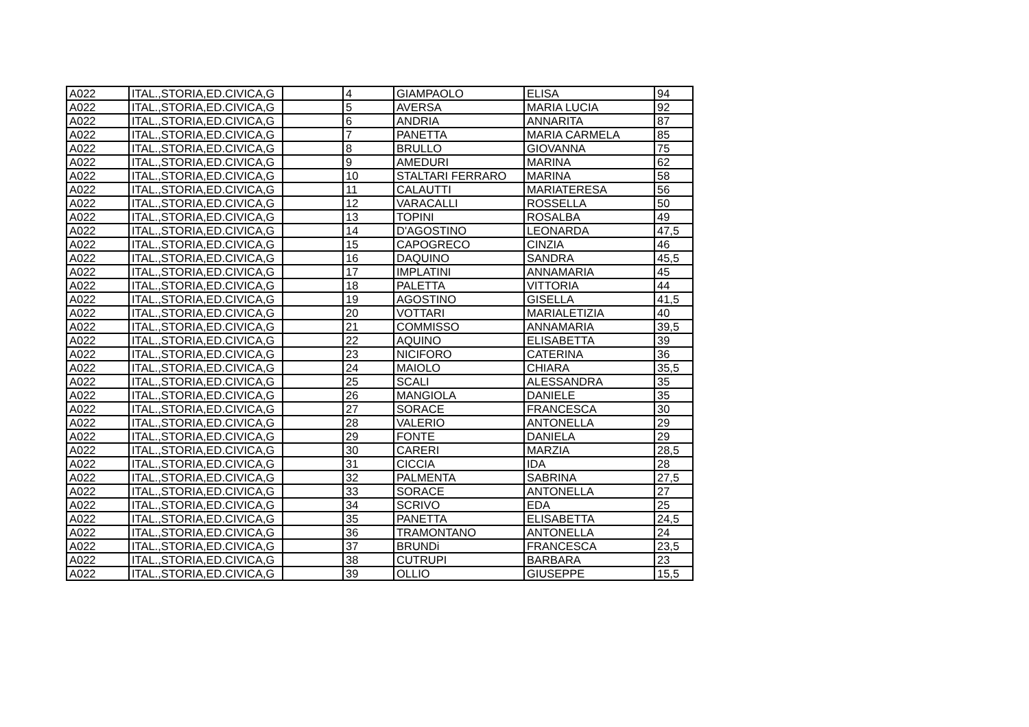| A022 | ITAL.,STORIA,ED.CIVICA,G | | 4 | GIAMPAOLO | ELISA | 94 |
| A022 | ITAL.,STORIA,ED.CIVICA,G | | 5 | AVERSA | MARIA LUCIA | 92 |
| A022 | ITAL.,STORIA,ED.CIVICA,G | | 6 | ANDRIA | ANNARITA | 87 |
| A022 | ITAL.,STORIA,ED.CIVICA,G | | 7 | PANETTA | MARIA CARMELA | 85 |
| A022 | ITAL.,STORIA,ED.CIVICA,G | | 8 | BRULLO | GIOVANNA | 75 |
| A022 | ITAL.,STORIA,ED.CIVICA,G | | 9 | AMEDURI | MARINA | 62 |
| A022 | ITAL.,STORIA,ED.CIVICA,G | | 10 | STALTARI FERRARO | MARINA | 58 |
| A022 | ITAL.,STORIA,ED.CIVICA,G | | 11 | CALAUTTI | MARIATERESA | 56 |
| A022 | ITAL.,STORIA,ED.CIVICA,G | | 12 | VARACALLI | ROSSELLA | 50 |
| A022 | ITAL.,STORIA,ED.CIVICA,G | | 13 | TOPINI | ROSALBA | 49 |
| A022 | ITAL.,STORIA,ED.CIVICA,G | | 14 | D'AGOSTINO | LEONARDA | 47,5 |
| A022 | ITAL.,STORIA,ED.CIVICA,G | | 15 | CAPOGRECO | CINZIA | 46 |
| A022 | ITAL.,STORIA,ED.CIVICA,G | | 16 | DAQUINO | SANDRA | 45,5 |
| A022 | ITAL.,STORIA,ED.CIVICA,G | | 17 | IMPLATINI | ANNAMARIA | 45 |
| A022 | ITAL.,STORIA,ED.CIVICA,G | | 18 | PALETTA | VITTORIA | 44 |
| A022 | ITAL.,STORIA,ED.CIVICA,G | | 19 | AGOSTINO | GISELLA | 41,5 |
| A022 | ITAL.,STORIA,ED.CIVICA,G | | 20 | VOTTARI | MARIALETIZIA | 40 |
| A022 | ITAL.,STORIA,ED.CIVICA,G | | 21 | COMMISSO | ANNAMARIA | 39,5 |
| A022 | ITAL.,STORIA,ED.CIVICA,G | | 22 | AQUINO | ELISABETTA | 39 |
| A022 | ITAL.,STORIA,ED.CIVICA,G | | 23 | NICIFORO | CATERINA | 36 |
| A022 | ITAL.,STORIA,ED.CIVICA,G | | 24 | MAIOLO | CHIARA | 35,5 |
| A022 | ITAL.,STORIA,ED.CIVICA,G | | 25 | SCALI | ALESSANDRA | 35 |
| A022 | ITAL.,STORIA,ED.CIVICA,G | | 26 | MANGIOLA | DANIELE | 35 |
| A022 | ITAL.,STORIA,ED.CIVICA,G | | 27 | SORACE | FRANCESCA | 30 |
| A022 | ITAL.,STORIA,ED.CIVICA,G | | 28 | VALERIO | ANTONELLA | 29 |
| A022 | ITAL.,STORIA,ED.CIVICA,G | | 29 | FONTE | DANIELA | 29 |
| A022 | ITAL.,STORIA,ED.CIVICA,G | | 30 | CARERI | MARZIA | 28,5 |
| A022 | ITAL.,STORIA,ED.CIVICA,G | | 31 | CICCIA | IDA | 28 |
| A022 | ITAL.,STORIA,ED.CIVICA,G | | 32 | PALMENTA | SABRINA | 27,5 |
| A022 | ITAL.,STORIA,ED.CIVICA,G | | 33 | SORACE | ANTONELLA | 27 |
| A022 | ITAL.,STORIA,ED.CIVICA,G | | 34 | SCRIVO | EDA | 25 |
| A022 | ITAL.,STORIA,ED.CIVICA,G | | 35 | PANETTA | ELISABETTA | 24,5 |
| A022 | ITAL.,STORIA,ED.CIVICA,G | | 36 | TRAMONTANO | ANTONELLA | 24 |
| A022 | ITAL.,STORIA,ED.CIVICA,G | | 37 | BRUNDi | FRANCESCA | 23,5 |
| A022 | ITAL.,STORIA,ED.CIVICA,G | | 38 | CUTRUPI | BARBARA | 23 |
| A022 | ITAL.,STORIA,ED.CIVICA,G | | 39 | OLLIO | GIUSEPPE | 15,5 |